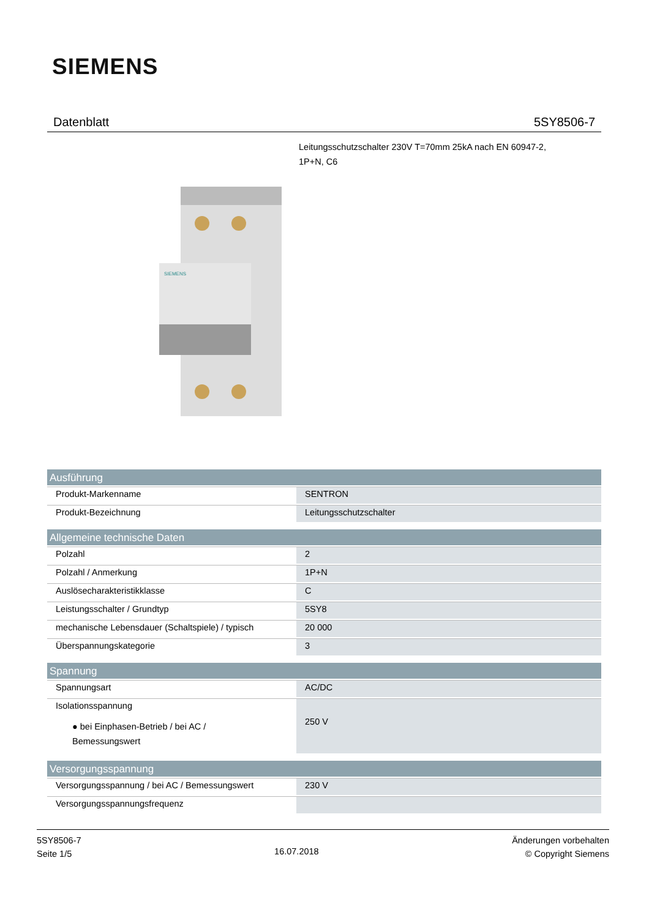SIEMENS
Datenblatt 5SY8506-7
Leitungsschutzschalter 230V T=70mm 25kA nach EN 60947-2,
1P+N, C6
SIEMENS
| Ausführung | |
| --- | --- |
| Produkt-Markenname | SENTRON |
| Produkt-Bezeichnung | Leitungsschutzschalter |
| Allgemeine technische Daten | |
| Polzahl | 2 |
| Polzahl / Anmerkung | 1P+N |
| Auslösecharakteristikklasse | C |
| Leistungsschalter / Grundtyp | 5SY8 |
| mechanische Lebensdauer (Schaltspiele) / typisch | 20 000 |
| Überspannungskategorie | 3 |
| Spannung | |
| Spannungsart | AC/DC |
| Isolationsspannung ● bei Einphasen-Betrieb / bei AC / Bemessungswert | 250 V |
| Versorgungsspannung | |
| Versorgungsspannung / bei AC / Bemessungswert | 230 V |
| Versorgungsspannungsfrequenz | |
5SY8506-7
Seite 1/5
16.07.2018
Änderungen vorbehalten
© Copyright Siemens